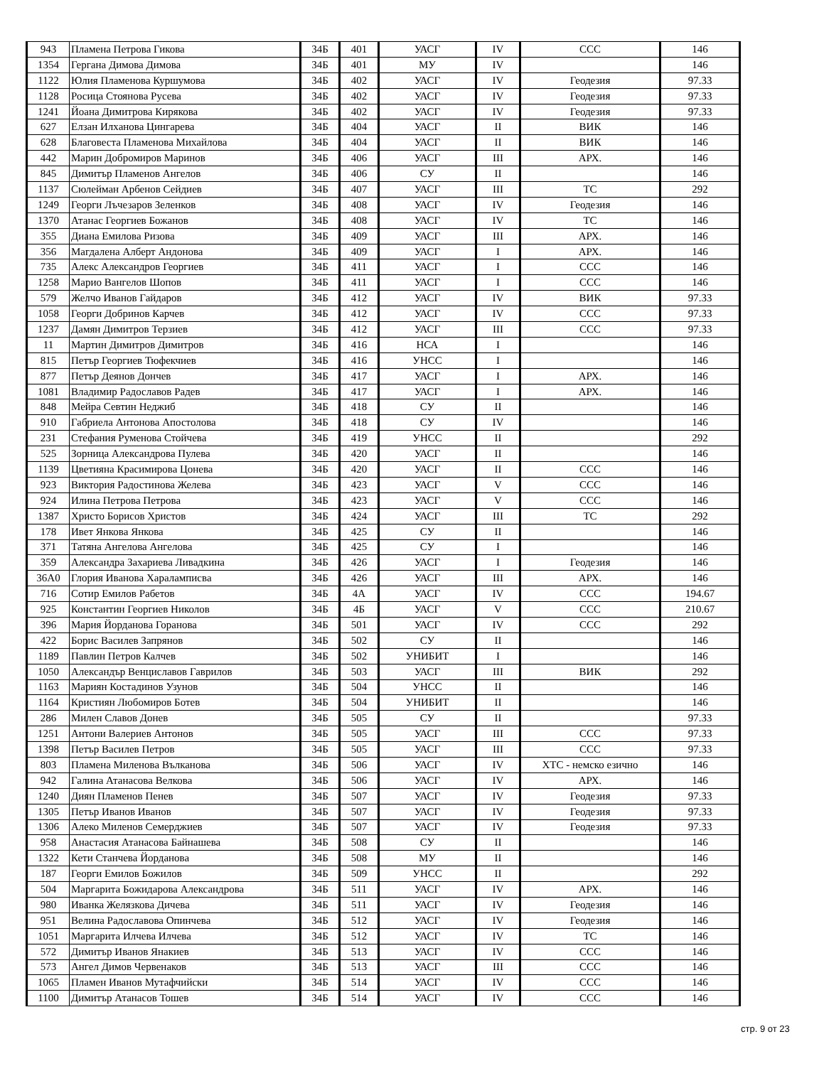| 943 | Пламена Петрова Гикова | 34Б | 401 | УАСГ | IV | ССС | 146 |
| 1354 | Гергана Димова Димова | 34Б | 401 | МУ | IV | | 146 |
| 1122 | Юлия Пламенова Куршумова | 34Б | 402 | УАСГ | IV | Геодезия | 97.33 |
| 1128 | Росица Стоянова Русева | 34Б | 402 | УАСГ | IV | Геодезия | 97.33 |
| 1241 | Йоана Димитрова Кирякова | 34Б | 402 | УАСГ | IV | Геодезия | 97.33 |
| 627 | Елзан Илханова Цингарева | 34Б | 404 | УАСГ | II | ВИК | 146 |
| 628 | Благовеста Пламенова Михайлова | 34Б | 404 | УАСГ | II | ВИК | 146 |
| 442 | Марин Добромиров Маринов | 34Б | 406 | УАСГ | III | АРХ. | 146 |
| 845 | Димитър Пламенов Ангелов | 34Б | 406 | СУ | II | | 146 |
| 1137 | Сюлейман Арбенов Сейдиев | 34Б | 407 | УАСГ | III | ТС | 292 |
| 1249 | Георги Лъчезаров Зеленков | 34Б | 408 | УАСГ | IV | Геодезия | 146 |
| 1370 | Атанас Георгиев Божанов | 34Б | 408 | УАСГ | IV | ТС | 146 |
| 355 | Диана Емилова Ризова | 34Б | 409 | УАСГ | III | АРХ. | 146 |
| 356 | Магдалена Алберт Андонова | 34Б | 409 | УАСГ | I | АРХ. | 146 |
| 735 | Алекс Александров Георгиев | 34Б | 411 | УАСГ | I | ССС | 146 |
| 1258 | Марио Вангелов Шопов | 34Б | 411 | УАСГ | I | ССС | 146 |
| 579 | Желчо Иванов Гайдаров | 34Б | 412 | УАСГ | IV | ВИК | 97.33 |
| 1058 | Георги Добринов Карчев | 34Б | 412 | УАСГ | IV | ССС | 97.33 |
| 1237 | Дамян Димитров Терзиев | 34Б | 412 | УАСГ | III | ССС | 97.33 |
| 11 | Мартин Димитров Димитров | 34Б | 416 | НСА | I | | 146 |
| 815 | Петър Георгиев Тюфекчиев | 34Б | 416 | УНСС | I | | 146 |
| 877 | Петър Деянов Дончев | 34Б | 417 | УАСГ | I | АРХ. | 146 |
| 1081 | Владимир Радославов Радев | 34Б | 417 | УАСГ | I | АРХ. | 146 |
| 848 | Мейра Севтин Неджиб | 34Б | 418 | СУ | II | | 146 |
| 910 | Габриела Антонова Апостолова | 34Б | 418 | СУ | IV | | 146 |
| 231 | Стефания Руменова Стойчева | 34Б | 419 | УНСС | II | | 292 |
| 525 | Зорница Александрова Пулева | 34Б | 420 | УАСГ | II | | 146 |
| 1139 | Цветияна Красимирова Цонева | 34Б | 420 | УАСГ | II | ССС | 146 |
| 923 | Виктория Радостинова Желева | 34Б | 423 | УАСГ | V | ССС | 146 |
| 924 | Илина Петрова Петрова | 34Б | 423 | УАСГ | V | ССС | 146 |
| 1387 | Христо Борисов Христов | 34Б | 424 | УАСГ | III | ТС | 292 |
| 178 | Ивет Янкова Янкова | 34Б | 425 | СУ | II | | 146 |
| 371 | Татяна Ангелова Ангелова | 34Б | 425 | СУ | I | | 146 |
| 359 | Александра Захариева Ливадкина | 34Б | 426 | УАСГ | I | Геодезия | 146 |
| 36А0 | Глория Иванова Хараламписва | 34Б | 426 | УАСГ | III | АРХ. | 146 |
| 716 | Сотир Емилов Рабетов | 34Б | 4А | УАСГ | IV | ССС | 194.67 |
| 925 | Константин Георгиев Николов | 34Б | 4Б | УАСГ | V | ССС | 210.67 |
| 396 | Мария Йорданова Горанова | 34Б | 501 | УАСГ | IV | ССС | 292 |
| 422 | Борис Василев Запрянов | 34Б | 502 | СУ | II | | 146 |
| 1189 | Павлин Петров Калчев | 34Б | 502 | УНИБИТ | I | | 146 |
| 1050 | Александър Венциславов Гаврилов | 34Б | 503 | УАСГ | III | ВИК | 292 |
| 1163 | Мариян Костадинов Узунов | 34Б | 504 | УНСС | II | | 146 |
| 1164 | Кристиян Любомиров Ботев | 34Б | 504 | УНИБИТ | II | | 146 |
| 286 | Милен Славов Донев | 34Б | 505 | СУ | II | | 97.33 |
| 1251 | Антони Валериев Антонов | 34Б | 505 | УАСГ | III | ССС | 97.33 |
| 1398 | Петър Василев Петров | 34Б | 505 | УАСГ | III | ССС | 97.33 |
| 803 | Пламена Миленова Вълканова | 34Б | 506 | УАСГ | IV | ХТС - немско езично | 146 |
| 942 | Галина Атанасова Велкова | 34Б | 506 | УАСГ | IV | АРХ. | 146 |
| 1240 | Диян Пламенов Пенев | 34Б | 507 | УАСГ | IV | Геодезия | 97.33 |
| 1305 | Петър Иванов Иванов | 34Б | 507 | УАСГ | IV | Геодезия | 97.33 |
| 1306 | Алеко Миленов Семерджиев | 34Б | 507 | УАСГ | IV | Геодезия | 97.33 |
| 958 | Анастасия Атанасова Байнашева | 34Б | 508 | СУ | II | | 146 |
| 1322 | Кети Станчева Йорданова | 34Б | 508 | МУ | II | | 146 |
| 187 | Георги Емилов Божилов | 34Б | 509 | УНСС | II | | 292 |
| 504 | Маргарита Божидарова Александрова | 34Б | 511 | УАСГ | IV | АРХ. | 146 |
| 980 | Иванка Желязкова Дичева | 34Б | 511 | УАСГ | IV | Геодезия | 146 |
| 951 | Велина Радославова Опинчева | 34Б | 512 | УАСГ | IV | Геодезия | 146 |
| 1051 | Маргарита Илчева Илчева | 34Б | 512 | УАСГ | IV | ТС | 146 |
| 572 | Димитър Иванов Янакиев | 34Б | 513 | УАСГ | IV | ССС | 146 |
| 573 | Ангел Димов Червенаков | 34Б | 513 | УАСГ | III | ССС | 146 |
| 1065 | Пламен Иванов Мутафчийски | 34Б | 514 | УАСГ | IV | ССС | 146 |
| 1100 | Димитър Атанасов Тошев | 34Б | 514 | УАСГ | IV | ССС | 146 |
стр. 9 от 23